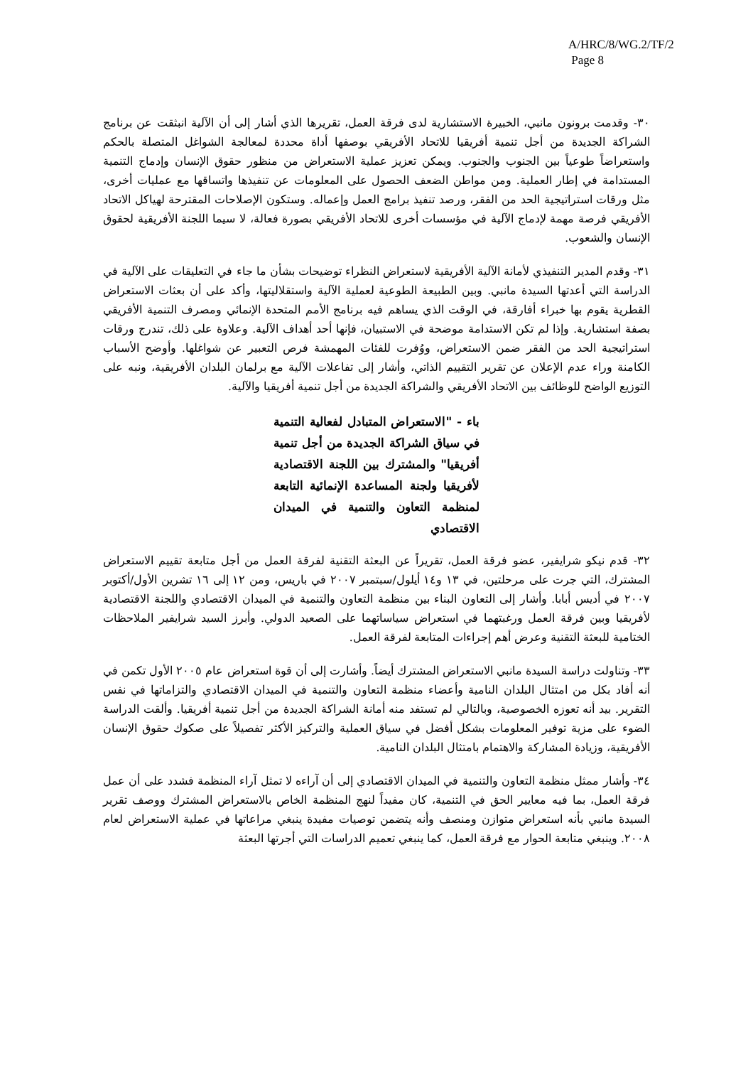A/HRC/8/WG.2/TF/2
Page 8
٣٠- وقدمت برونون مانبي، الخبيرة الاستشارية لدى فرقة العمل، تقريرها الذي أشار إلى أن الآلية انبثقت عن برنامج الشراكة الجديدة من أجل تنمية أفريقيا للاتحاد الأفريقي بوصفها أداة محددة لمعالجة الشواغل المتصلة بالحكم واستعراضاً طوعياً بين الجنوب والجنوب. ويمكن تعزيز عملية الاستعراض من منظور حقوق الإنسان وإدماج التنمية المستدامة في إطار العملية. ومن مواطن الضعف الحصول على المعلومات عن تنفيذها واتساقها مع عمليات أخرى، مثل ورقات استراتيجية الحد من الفقر، ورصد تنفيذ برامج العمل وإعماله. وستكون الإصلاحات المقترحة لهياكل الاتحاد الأفريقي فرصة مهمة لإدماج الآلية في مؤسسات أخرى للاتحاد الأفريقي بصورة فعالة، لا سيما اللجنة الأفريقية لحقوق الإنسان والشعوب.
٣١- وقدم المدير التنفيذي لأمانة الآلية الأفريقية لاستعراض النظراء توضيحات بشأن ما جاء في التعليقات على الآلية في الدراسة التي أعدتها السيدة مانبي. وبين الطبيعة الطوعية لعملية الآلية واستقلاليتها، وأكد على أن بعثات الاستعراض القطرية يقوم بها خبراء أفارقة، في الوقت الذي يساهم فيه برنامج الأمم المتحدة الإنمائي ومصرف التنمية الأفريقي بصفة استشارية. وإذا لم تكن الاستدامة موضحة في الاستبيان، فإنها أحد أهداف الآلية. وعلاوة على ذلك، تندرج ورقات استراتيجية الحد من الفقر ضمن الاستعراض، ووُفرت للفئات المهمشة فرص التعبير عن شواغلها. وأوضح الأسباب الكامنة وراء عدم الإعلان عن تقرير التقييم الذاتي، وأشار إلى تفاعلات الآلية مع برلمان البلدان الأفريقية، ونبه على التوزيع الواضح للوظائف بين الاتحاد الأفريقي والشراكة الجديدة من أجل تنمية أفريقيا والآلية.
باء - "الاستعراض المتبادل لفعالية التنمية في سياق الشراكة الجديدة من أجل تنمية أفريقيا" والمشترك بين اللجنة الاقتصادية لأفريقيا ولجنة المساعدة الإنمائية التابعة لمنظمة التعاون والتنمية في الميدان الاقتصادي
٣٢- قدم نيكو شرايفير، عضو فرقة العمل، تقريراً عن البعثة التقنية لفرقة العمل من أجل متابعة تقييم الاستعراض المشترك، التي جرت على مرحلتين، في ١٣ و١٤ أيلول/سبتمبر ٢٠٠٧ في باريس، ومن ١٢ إلى ١٦ تشرين الأول/أكتوبر ٢٠٠٧ في أديس أبابا. وأشار إلى التعاون البناء بين منظمة التعاون والتنمية في الميدان الاقتصادي واللجنة الاقتصادية لأفريقيا وبين فرقة العمل ورغبتهما في استعراض سياساتهما على الصعيد الدولي. وأبرز السيد شرايفير الملاحظات الختامية للبعثة التقنية وعرض أهم إجراءات المتابعة لفرقة العمل.
٣٣- وتناولت دراسة السيدة مانبي الاستعراض المشترك أيضاً. وأشارت إلى أن قوة استعراض عام ٢٠٠٥ الأول تكمن في أنه أفاد بكل من امتثال البلدان النامية وأعضاء منظمة التعاون والتنمية في الميدان الاقتصادي والتزاماتها في نفس التقرير. بيد أنه تعوزه الخصوصية، وبالتالي لم تستفد منه أمانة الشراكة الجديدة من أجل تنمية أفريقيا. وألقت الدراسة الضوء على مزية توفير المعلومات بشكل أفضل في سياق العملية والتركيز الأكثر تفصيلاً على صكوك حقوق الإنسان الأفريقية، وزيادة المشاركة والاهتمام بامتثال البلدان النامية.
٣٤- وأشار ممثل منظمة التعاون والتنمية في الميدان الاقتصادي إلى أن آراءه لا تمثل آراء المنظمة فشدد على أن عمل فرقة العمل، بما فيه معايير الحق في التنمية، كان مفيداً لنهج المنظمة الخاص بالاستعراض المشترك ووصف تقرير السيدة مانبي بأنه استعراض متوازن ومنصف وأنه يتضمن توصيات مفيدة ينبغي مراعاتها في عملية الاستعراض لعام ٢٠٠٨. وينبغي متابعة الحوار مع فرقة العمل، كما ينبغي تعميم الدراسات التي أجرتها البعثة